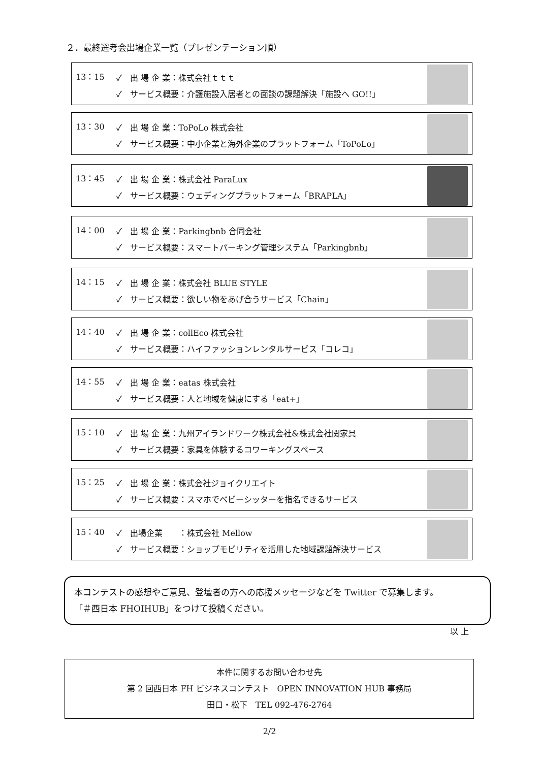２．最終選考会出場企業一覧（プレゼンテーション順）
13：15
✓　出 場 企 業：株式会社ｔｔｔ
✓　サービス概要：介護施設入居者との面談の課題解決「施設へ GO!!」
13：30
✓　出 場 企 業：ToPoLo 株式会社
✓　サービス概要：中小企業と海外企業のプラットフォーム「ToPoLo」
13：45
✓　出 場 企 業：株式会社 ParaLux
✓　サービス概要：ウェディングプラットフォーム「BRAPLA」
14：00
✓　出 場 企 業：Parkingbnb 合同会社
✓　サービス概要：スマートパーキング管理システム「Parkingbnb」
14：15
✓　出 場 企 業：株式会社 BLUE STYLE
✓　サービス概要：欲しい物をあげ合うサービス「Chain」
14：40
✓　出 場 企 業：collEco 株式会社
✓　サービス概要：ハイファッションレンタルサービス「コレコ」
14：55
✓　出 場 企 業：eatas 株式会社
✓　サービス概要：人と地域を健康にする「eat+」
15：10
✓　出 場 企 業：九州アイランドワーク株式会社&株式会社関家具
✓　サービス概要：家具を体験するコワーキングスペース
15：25
✓　出 場 企 業：株式会社ジョイクリエイト
✓　サービス概要：スマホでベビーシッターを指名できるサービス
15：40
✓　出場企業　　：株式会社 Mellow
✓　サービス概要：ショップモビリティを活用した地域課題解決サービス
本コンテストの感想やご意見、登壇者の方への応援メッセージなどを Twitter で募集します。
「＃西日本 FHOIHUB」をつけて投稿ください。
以 上
本件に関するお問い合わせ先
第 2 回西日本 FH ビジネスコンテスト　OPEN INNOVATION HUB 事務局
田口・松下　TEL 092-476-2764
2/2